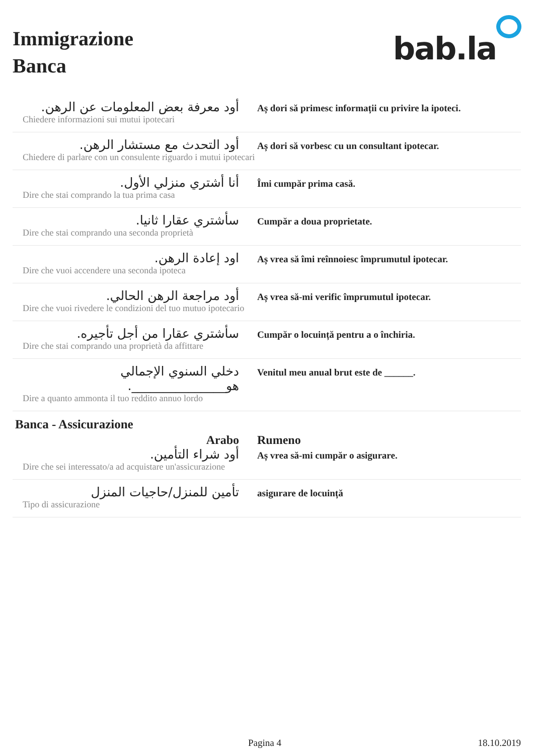Immigrazione
Banca
bab.la
| أود معرفة بعض المعلومات عن الرهن. | Aș dori să primesc informații cu privire la ipoteci. |
| Chiedere informazioni sui mutui ipotecari | |
| أود التحدث مع مستشار الرهن. | Aș dori să vorbesc cu un consultant ipotecar. |
| Chiedere di parlare con un consulente riguardo i mutui ipotecari | |
| أنا أشتري منزلي الأول. | Îmi cumpăr prima casă. |
| Dire che stai comprando la tua prima casa | |
| سأشتري عقارا ثانيا. | Cumpăr a doua proprietate. |
| Dire che stai comprando una seconda proprietà | |
| اود إعادة الرهن. | Aș vrea să îmi reînnoiesc împrumutul ipotecar. |
| Dire che vuoi accendere una seconda ipoteca | |
| أود مراجعة الرهن الحالي. | Aș vrea să-mi verific împrumutul ipotecar. |
| Dire che vuoi rivedere le condizioni del tuo mutuo ipotecario | |
| سأشتري عقارا من أجل تأجيره. | Cumpăr o locuință pentru a o închiria. |
| Dire che stai comprando una proprietà da affittare | |
| دخلي السنوي الإجمالي هو_______________. | Venitul meu anual brut este de ______. |
| Dire a quanto ammonta il tuo reddito annuo lordo | |
Banca - Assicurazione
| Arabo | Rumeno |
| أود شراء التأمين. | Aș vrea să-mi cumpăr o asigurare. |
| Dire che sei interessato/a ad acquistare un'assicurazione | |
| تأمين للمنزل/حاجيات المنزل | asigurare de locuință |
| Tipo di assicurazione | |
Pagina 4 18.10.2019